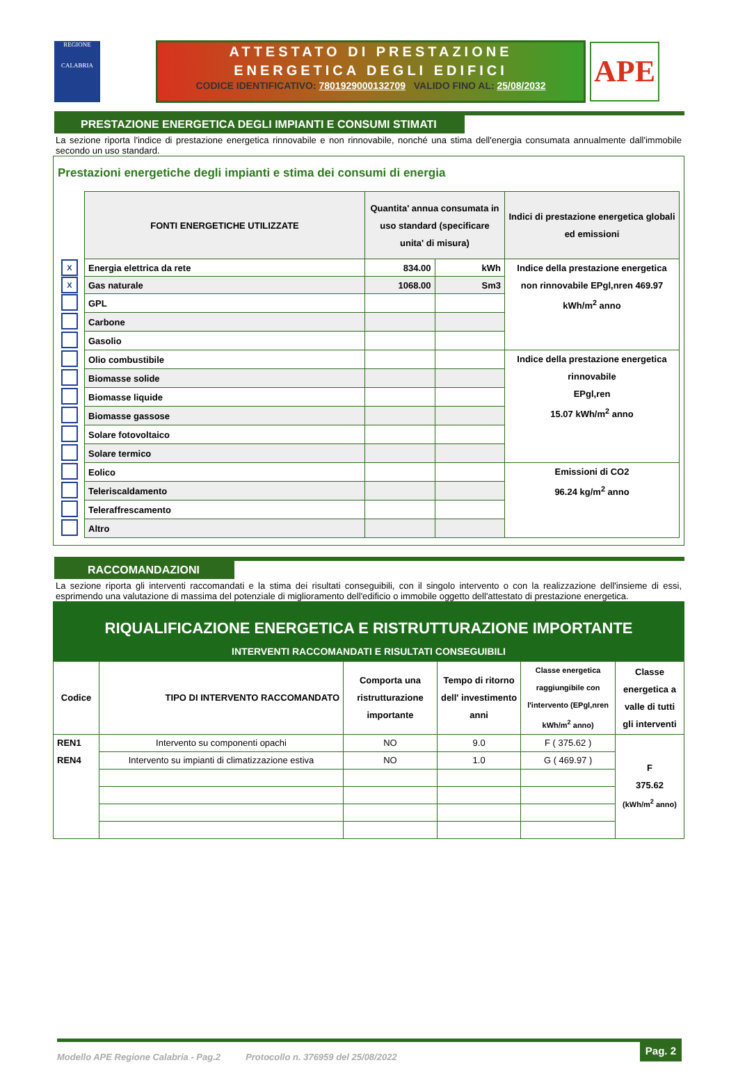REGIONE
CALABRIA
ATTESTATO DI PRESTAZIONE
ENERGETICA DEGLI EDIFICI
CODICE IDENTIFICATIVO: 7801929000132709 VALIDO FINO AL: 25/08/2032
APE
PRESTAZIONE ENERGETICA DEGLI IMPIANTI E CONSUMI STIMATI
La sezione riporta l'indice di prestazione energetica rinnovabile e non rinnovabile, nonché una stima dell'energia consumata annualmente dall'immobile secondo un uso standard.
Prestazioni energetiche degli impianti e stima dei consumi di energia
| | FONTI ENERGETICHE UTILIZZATE | Quantita' annua consumata in uso standard (specificare unita' di misura) | | Indici di prestazione energetica globali ed emissioni |
| X | Energia elettrica da rete | 834.00 | kWh | Indice della prestazione energetica non rinnovabile EPgl,nren 469.97 kWh/m<sup>2</sup> anno |
| X | Gas naturale | 1068.00 | Sm3 | |
| | GPL | | | |
| | Carbone | | | |
| | Gasolio | | | |
| | Olio combustibile | | | Indice della prestazione energetica rinnovabile EPgl,ren 15.07 kWh/m<sup>2</sup> anno |
| | Biomasse solide | | | |
| | Biomasse liquide | | | |
| | Biomasse gassose | | | |
| | Solare fotovoltaico | | | |
| | Solare termico | | | |
| | Eolico | | | Emissioni di CO2 96.24 kg/m<sup>2</sup> anno |
| | Teleriscaldamento | | | |
| | Teleraffrescamento | | | |
| | Altro | | | |
RACCOMANDAZIONI
La sezione riporta gli interventi raccomandati e la stima dei risultati conseguibili, con il singolo intervento o con la realizzazione dell'insieme di essi, esprimendo una valutazione di massima del potenziale di miglioramento dell'edificio o immobile oggetto dell'attestato di prestazione energetica.
RIQUALIFICAZIONE ENERGETICA E RISTRUTTURAZIONE IMPORTANTE
INTERVENTI RACCOMANDATI E RISULTATI CONSEGUIBILI
| Codice | TIPO DI INTERVENTO RACCOMANDATO | Comporta una ristrutturazione importante | Tempo di ritorno dell' investimento anni | Classe energetica raggiungibile con l'intervento (EPgl,nren kWh/m<sup>2</sup> anno) | Classe energetica a valle di tutti gli interventi |
| --- | --- | --- | --- | --- | --- |
| REN1 | Intervento su componenti opachi | NO | 9.0 | F ( 375.62 ) | F 375.62 (kWh/m<sup>2</sup> anno) |
| REN4 | Intervento su impianti di climatizzazione estiva | NO | 1.0 | G ( 469.97 ) | |
Modello APE Regione Calabria - Pag.2 Protocollo n. 376959 del 25/08/2022 Pag. 2